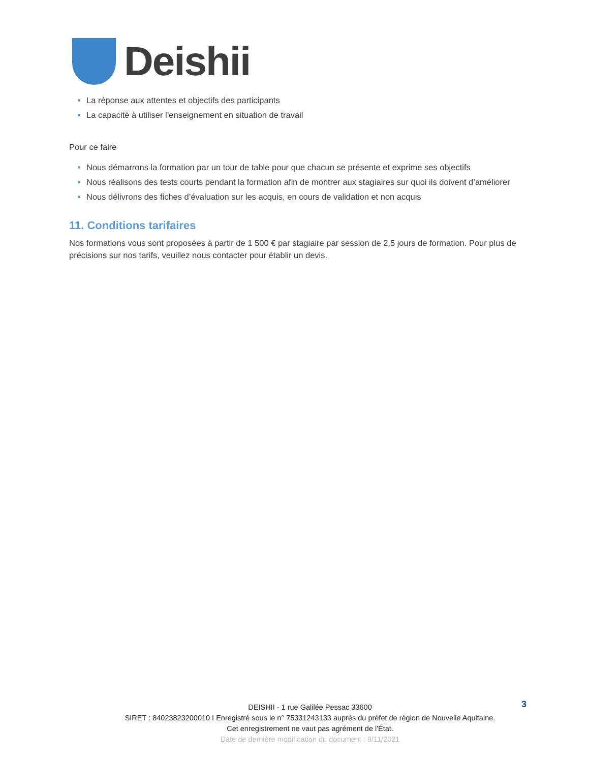Deishii
La réponse aux attentes et objectifs des participants
La capacité à utiliser l’enseignement en situation de travail
Pour ce faire
Nous démarrons la formation par un tour de table pour que chacun se présente et exprime ses objectifs
Nous réalisons des tests courts pendant la formation afin de montrer aux stagiaires sur quoi ils doivent d’améliorer
Nous délivrons des fiches d’évaluation sur les acquis, en cours de validation et non acquis
11. Conditions tarifaires
Nos formations vous sont proposées à partir de 1 500 € par stagiaire par session de 2,5 jours de formation. Pour plus de précisions sur nos tarifs, veuillez nous contacter pour établir un devis.
3
DEISHII - 1 rue Galilée Pessac 33600
SIRET : 84023823200010 I Enregistré sous le n° 75331243133 auprès du préfet de région de Nouvelle Aquitaine.
Cet enregistrement ne vaut pas agrément de l'État.
Date de dernière modification du document : 8/11/2021